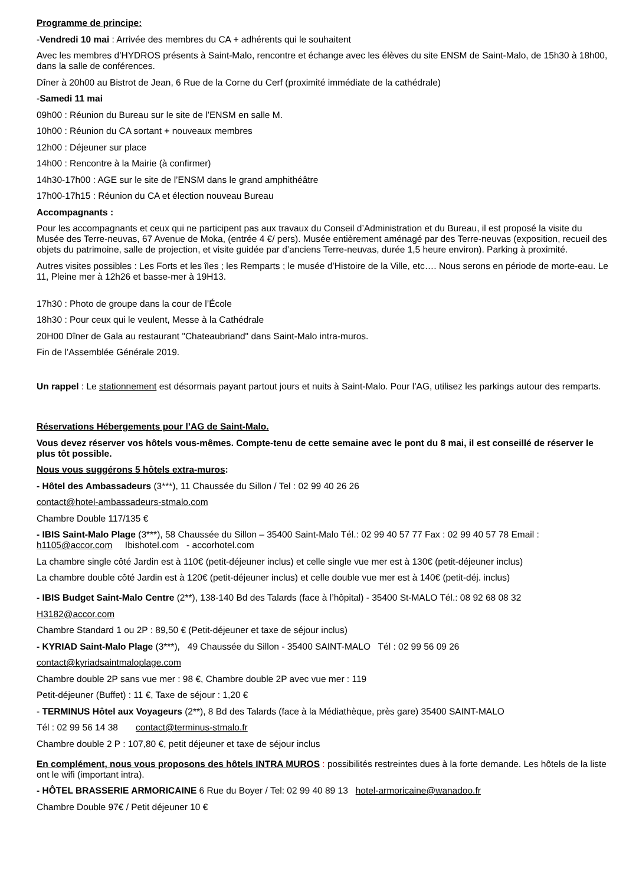Programme de principe:
-Vendredi 10 mai : Arrivée des membres du CA + adhérents qui le souhaitent
Avec les membres d’HYDROS présents à Saint-Malo, rencontre et échange avec les élèves du site ENSM de Saint-Malo, de 15h30 à 18h00, dans la salle de conférences.
Dîner à 20h00 au Bistrot de Jean, 6 Rue de la Corne du Cerf (proximité immédiate de la cathédrale)
-Samedi 11 mai
09h00 : Réunion du Bureau sur le site de l’ENSM en salle M.
10h00 : Réunion du CA sortant + nouveaux membres
12h00 : Déjeuner sur place
14h00 : Rencontre à la Mairie (à confirmer)
14h30-17h00 : AGE sur le site de l’ENSM dans le grand amphithéâtre
17h00-17h15 : Réunion du CA et élection nouveau Bureau
Accompagnants :
Pour les accompagnants et ceux qui ne participent pas aux travaux du Conseil d’Administration et du Bureau, il est proposé la visite du Musée des Terre-neuvas, 67 Avenue de Moka, (entrée 4 €/ pers). Musée entièrement aménagé par des Terre-neuvas (exposition, recueil des objets du patrimoine, salle de projection, et visite guidée par d’anciens Terre-neuvas, durée 1,5 heure environ). Parking à proximité.
Autres visites possibles : Les Forts et les îles ; les Remparts ; le musée d’Histoire de la Ville, etc…. Nous serons en période de morte-eau. Le 11, Pleine mer à 12h26 et basse-mer à 19H13.
17h30 : Photo de groupe dans la cour de l’École
18h30 : Pour ceux qui le veulent, Messe à la Cathédrale
20H00 Dîner de Gala au restaurant "Chateaubriand" dans Saint-Malo intra-muros.
Fin de l’Assemblée Générale 2019.
Un rappel : Le stationnement est désormais payant partout jours et nuits à Saint-Malo. Pour l’AG, utilisez les parkings autour des remparts.
Réservations Hébergements pour l’AG de Saint-Malo.
Vous devez réserver vos hôtels vous-mêmes. Compte-tenu de cette semaine avec le pont du 8 mai, il est conseillé de réserver le plus tôt possible.
Nous vous suggérons 5 hôtels extra-muros:
- Hôtel des Ambassadeurs (3***), 11 Chaussée du Sillon / Tel : 02 99 40 26 26
contact@hotel-ambassadeurs-stmalo.com
Chambre Double 117/135 €
- IBIS Saint-Malo Plage (3***), 58 Chaussée du Sillon – 35400 Saint-Malo Tél.: 02 99 40 57 77 Fax : 02 99 40 57 78 Email : h1105@accor.com Ibishotel.com - accorhotel.com
La chambre single côté Jardin est à 110€ (petit-déjeuner inclus) et celle single vue mer est à 130€ (petit-déjeuner inclus)
La chambre double côté Jardin est à 120€ (petit-déjeuner inclus) et celle double vue mer est à 140€ (petit-déj. inclus)
- IBIS Budget Saint-Malo Centre (2**), 138-140 Bd des Talards (face à l’hôpital) - 35400 St-MALO Tél.: 08 92 68 08 32
H3182@accor.com
Chambre Standard 1 ou 2P : 89,50 € (Petit-déjeuner et taxe de séjour inclus)
- KYRIAD Saint-Malo Plage (3***), 49 Chaussée du Sillon - 35400 SAINT-MALO Tél : 02 99 56 09 26
contact@kyriadsaintmaloplage.com
Chambre double 2P sans vue mer : 98 €, Chambre double 2P avec vue mer : 119
Petit-déjeuner (Buffet) : 11 €, Taxe de séjour : 1,20 €
- TERMINUS Hôtel aux Voyageurs (2**), 8 Bd des Talards (face à la Médiathèque, près gare) 35400 SAINT-MALO
Tél : 02 99 56 14 38 contact@terminus-stmalo.fr
Chambre double 2 P : 107,80 €, petit déjeuner et taxe de séjour inclus
En complément, nous vous proposons des hôtels INTRA MUROS : possibilités restreintes dues à la forte demande. Les hôtels de la liste ont le wifi (important intra).
- HÔTEL BRASSERIE ARMORICAINE 6 Rue du Boyer / Tel: 02 99 40 89 13 hotel-armoricaine@wanadoo.fr
Chambre Double 97€ / Petit déjeuner 10 €